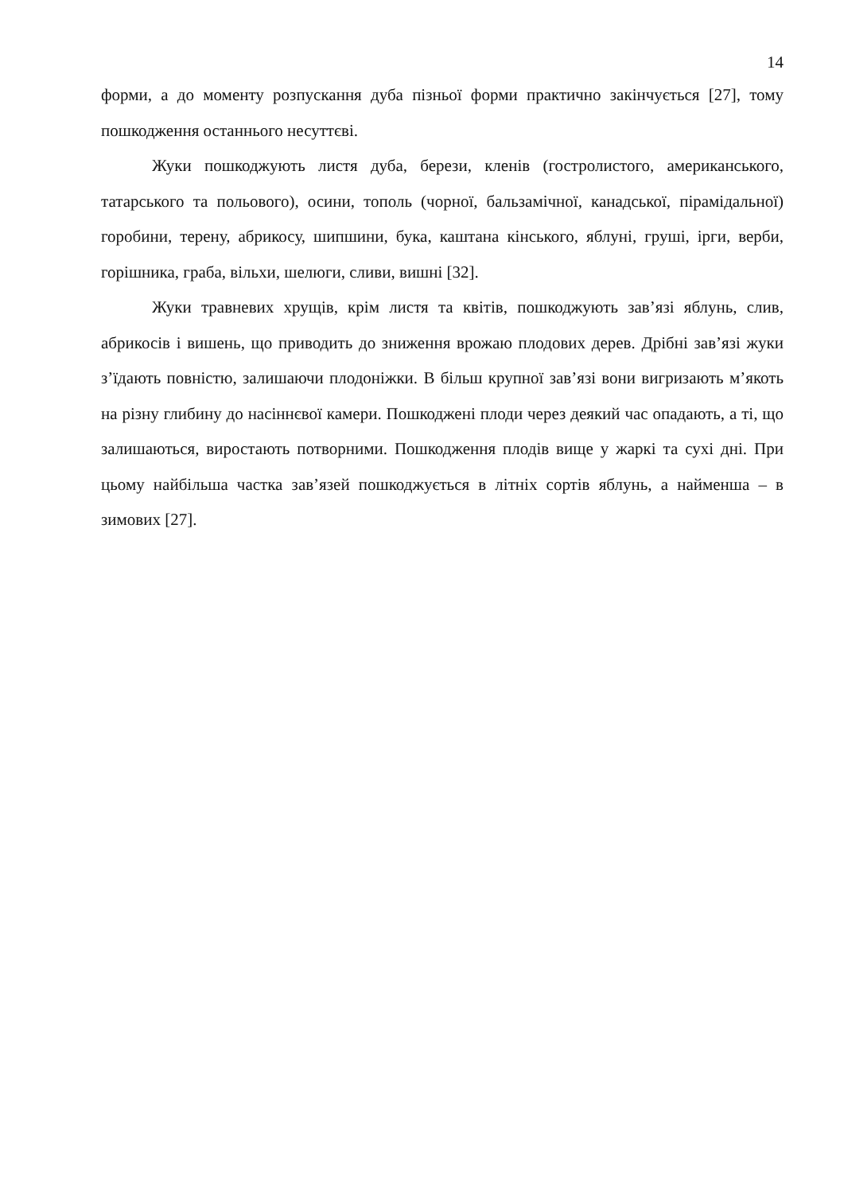14
форми, а до моменту розпускання дуба пізньої форми практично закінчується [27], тому пошкодження останнього несуттєві.
Жуки пошкоджують листя дуба, берези, кленів (гостролистого, американського, татарського та польового), осини, тополь (чорної, бальзамічної, канадської, пірамідальної) горобини, терену, абрикосу, шипшини, бука, каштана кінського, яблуні, груші, ірги, верби, горішника, граба, вільхи, шелюги, сливи, вишні [32].
Жуки травневих хрущів, крім листя та квітів, пошкоджують зав’язі яблунь, слив, абрикосів і вишень, що приводить до зниження врожаю плодових дерев. Дрібні зав’язі жуки з’їдають повністю, залишаючи плодоніжки. В більш крупної зав’язі вони вигризають м’якоть на різну глибину до насіннєвої камери. Пошкоджені плоди через деякий час опадають, а ті, що залишаються, виростають потворними. Пошкодження плодів вище у жаркі та сухі дні. При цьому найбільша частка зав’язей пошкоджується в літніх сортів яблунь, а найменша – в зимових [27].